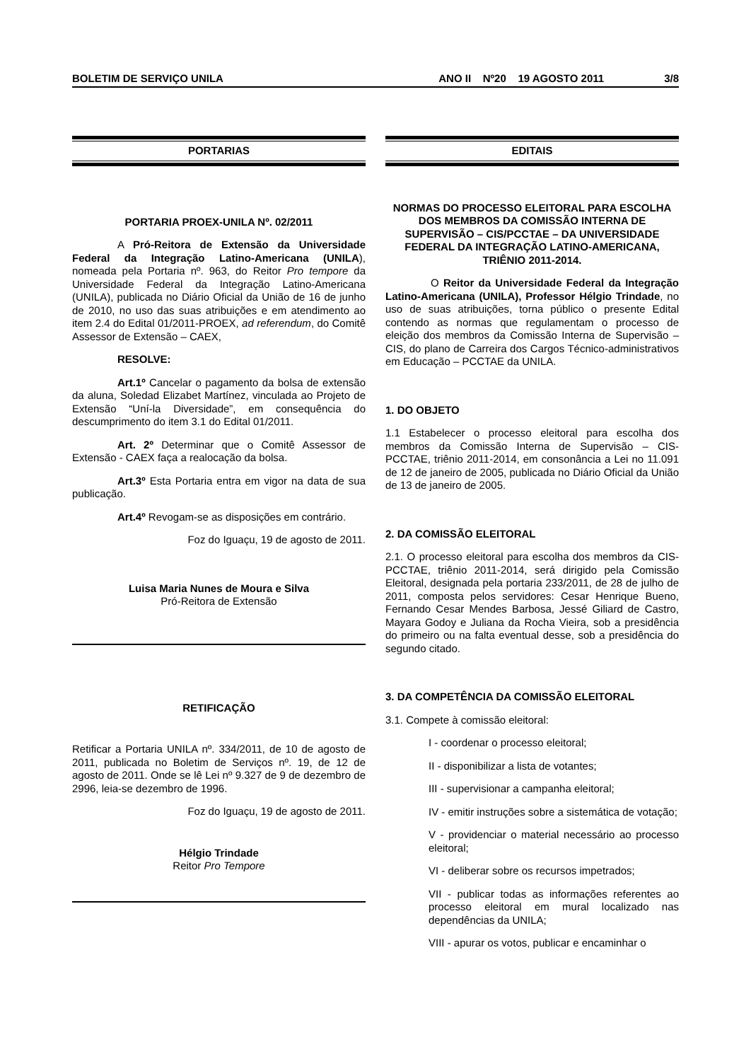BOLETIM DE SERVIÇO UNILA ANO II Nº20 19 AGOSTO 2011 3/8
PORTARIAS
PORTARIA PROEX-UNILA Nº. 02/2011
A Pró-Reitora de Extensão da Universidade Federal da Integração Latino-Americana (UNILA), nomeada pela Portaria nº. 963, do Reitor Pro tempore da Universidade Federal da Integração Latino-Americana (UNILA), publicada no Diário Oficial da União de 16 de junho de 2010, no uso das suas atribuições e em atendimento ao item 2.4 do Edital 01/2011-PROEX, ad referendum, do Comitê Assessor de Extensão – CAEX,
RESOLVE:
Art.1º Cancelar o pagamento da bolsa de extensão da aluna, Soledad Elizabet Martínez, vinculada ao Projeto de Extensão “Uní-la Diversidade”, em consequência do descumprimento do item 3.1 do Edital 01/2011.
Art. 2º Determinar que o Comitê Assessor de Extensão - CAEX faça a realocação da bolsa.
Art.3º Esta Portaria entra em vigor na data de sua publicação.
Art.4º Revogam-se as disposições em contrário.
Foz do Iguaçu, 19 de agosto de 2011.
Luisa Maria Nunes de Moura e Silva
Pró-Reitora de Extensão
RETIFICAÇÃO
Retificar a Portaria UNILA nº. 334/2011, de 10 de agosto de 2011, publicada no Boletim de Serviços nº. 19, de 12 de agosto de 2011. Onde se lê Lei nº 9.327 de 9 de dezembro de 2996, leia-se dezembro de 1996.
Foz do Iguaçu, 19 de agosto de 2011.
Hélgio Trindade
Reitor Pro Tempore
EDITAIS
NORMAS DO PROCESSO ELEITORAL PARA ESCOLHA DOS MEMBROS DA COMISSÃO INTERNA DE SUPERVISÃO – CIS/PCCTAE – DA UNIVERSIDADE FEDERAL DA INTEGRAÇÃO LATINO-AMERICANA, TRIÊNIO 2011-2014.
O Reitor da Universidade Federal da Integração Latino-Americana (UNILA), Professor Hélgio Trindade, no uso de suas atribuições, torna público o presente Edital contendo as normas que regulamentam o processo de eleição dos membros da Comissão Interna de Supervisão – CIS, do plano de Carreira dos Cargos Técnico-administrativos em Educação – PCCTAE da UNILA.
1. DO OBJETO
1.1 Estabelecer o processo eleitoral para escolha dos membros da Comissão Interna de Supervisão – CIS-PCCTAE, triênio 2011-2014, em consonância a Lei no 11.091 de 12 de janeiro de 2005, publicada no Diário Oficial da União de 13 de janeiro de 2005.
2. DA COMISSÃO ELEITORAL
2.1. O processo eleitoral para escolha dos membros da CIS-PCCTAE, triênio 2011-2014, será dirigido pela Comissão Eleitoral, designada pela portaria 233/2011, de 28 de julho de 2011, composta pelos servidores: Cesar Henrique Bueno, Fernando Cesar Mendes Barbosa, Jessé Giliard de Castro, Mayara Godoy e Juliana da Rocha Vieira, sob a presidência do primeiro ou na falta eventual desse, sob a presidência do segundo citado.
3. DA COMPETÊNCIA DA COMISSÃO ELEITORAL
3.1. Compete à comissão eleitoral:
I - coordenar o processo eleitoral;
II - disponibilizar a lista de votantes;
III - supervisionar a campanha eleitoral;
IV - emitir instruções sobre a sistemática de votação;
V - providenciar o material necessário ao processo eleitoral;
VI - deliberar sobre os recursos impetrados;
VII - publicar todas as informações referentes ao processo eleitoral em mural localizado nas dependências da UNILA;
VIII - apurar os votos, publicar e encaminhar o